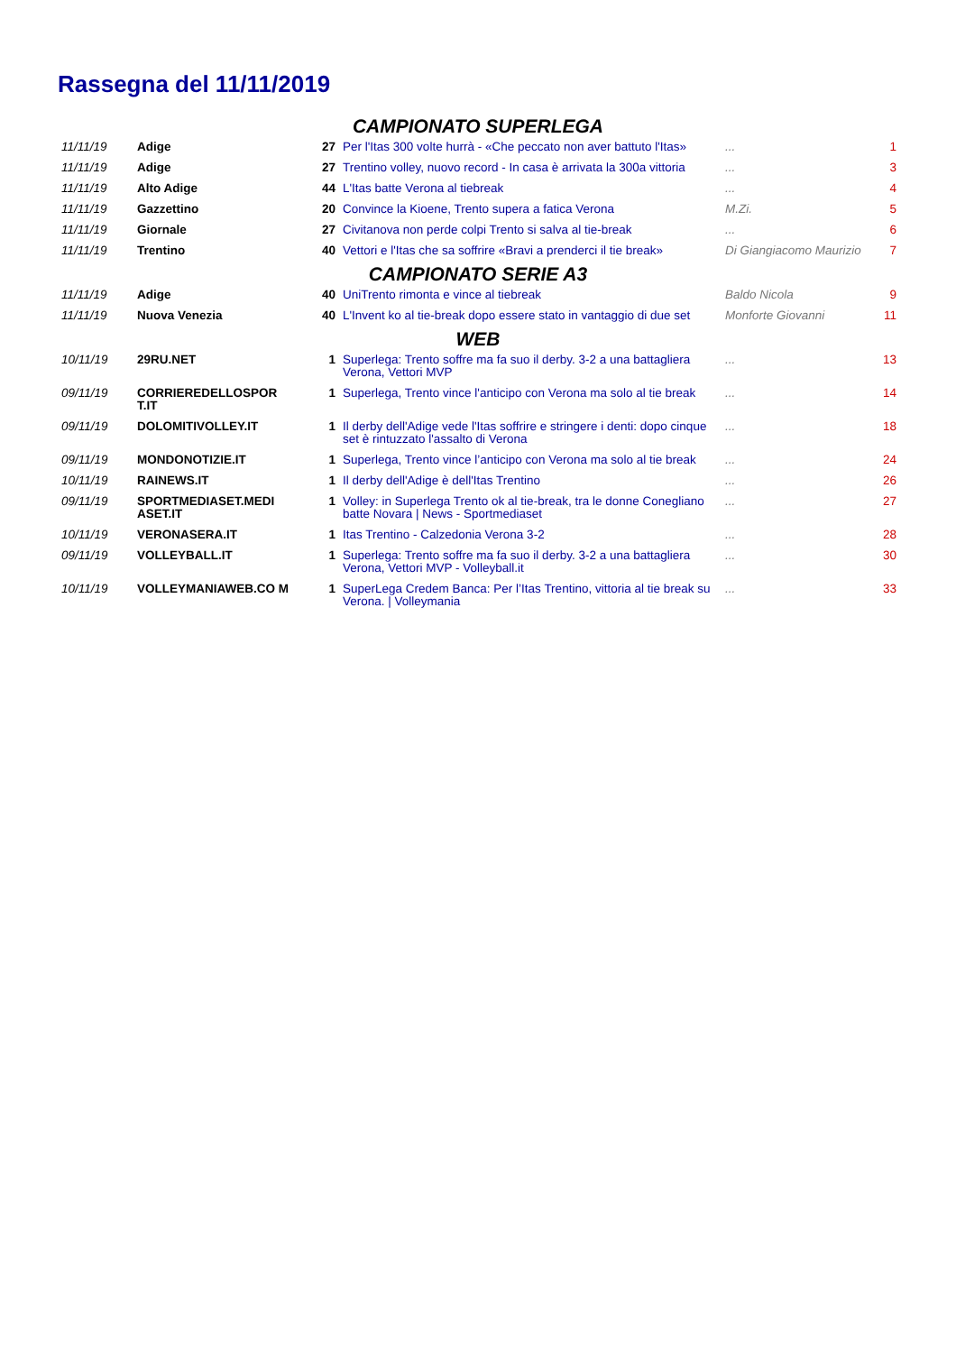Rassegna del 11/11/2019
| CAMPIONATO SUPERLEGA | | | | | |
| 11/11/19 | Adige | 27 | Per l'Itas 300 volte hurrà - «Che peccato non aver battuto l'Itas» | ... | 1 |
| 11/11/19 | Adige | 27 | Trentino volley, nuovo record - In casa è arrivata la 300a vittoria | ... | 3 |
| 11/11/19 | Alto Adige | 44 | L'Itas batte Verona al tiebreak | ... | 4 |
| 11/11/19 | Gazzettino | 20 | Convince la Kioene, Trento supera a fatica Verona | M.Zi. | 5 |
| 11/11/19 | Giornale | 27 | Civitanova non perde colpi Trento si salva al tie-break | ... | 6 |
| 11/11/19 | Trentino | 40 | Vettori e l'Itas che sa soffrire «Bravi a prenderci il tie break» | Di Giangiacomo Maurizio | 7 |
| CAMPIONATO SERIE A3 | | | | | |
| 11/11/19 | Adige | 40 | UniTrento rimonta e vince al tiebreak | Baldo Nicola | 9 |
| 11/11/19 | Nuova Venezia | 40 | L'Invent ko al tie-break dopo essere stato in vantaggio di due set | Monforte Giovanni | 11 |
| WEB | | | | | |
| 10/11/19 | 29RU.NET | 1 | Superlega: Trento soffre ma fa suo il derby. 3-2 a una battagliera Verona, Vettori MVP | ... | 13 |
| 09/11/19 | CORRIEREDELLOSPOR T.IT | 1 | Superlega, Trento vince l'anticipo con Verona ma solo al tie break | ... | 14 |
| 09/11/19 | DOLOMITIVOLLEY.IT | 1 | Il derby dell'Adige vede l'Itas soffrire e stringere i denti: dopo cinque set è rintuzzato l'assalto di Verona | ... | 18 |
| 09/11/19 | MONDONOTIZIE.IT | 1 | Superlega, Trento vince l’anticipo con Verona ma solo al tie break | ... | 24 |
| 10/11/19 | RAINEWS.IT | 1 | Il derby dell'Adige è dell'Itas Trentino | ... | 26 |
| 09/11/19 | SPORTMEDIASET.MEDI ASET.IT | 1 | Volley: in Superlega Trento ok al tie-break, tra le donne Conegliano batte Novara / News - Sportmediaset | ... | 27 |
| 10/11/19 | VERONASERA.IT | 1 | Itas Trentino - Calzedonia Verona 3-2 | ... | 28 |
| 09/11/19 | VOLLEYBALL.IT | 1 | Superlega: Trento soffre ma fa suo il derby. 3-2 a una battagliera Verona, Vettori MVP - Volleyball.it | ... | 30 |
| 10/11/19 | VOLLEYMANIAWEB.CO M | 1 | SuperLega Credem Banca: Per l’Itas Trentino, vittoria al tie break su Verona. / Volleymania | ... | 33 |